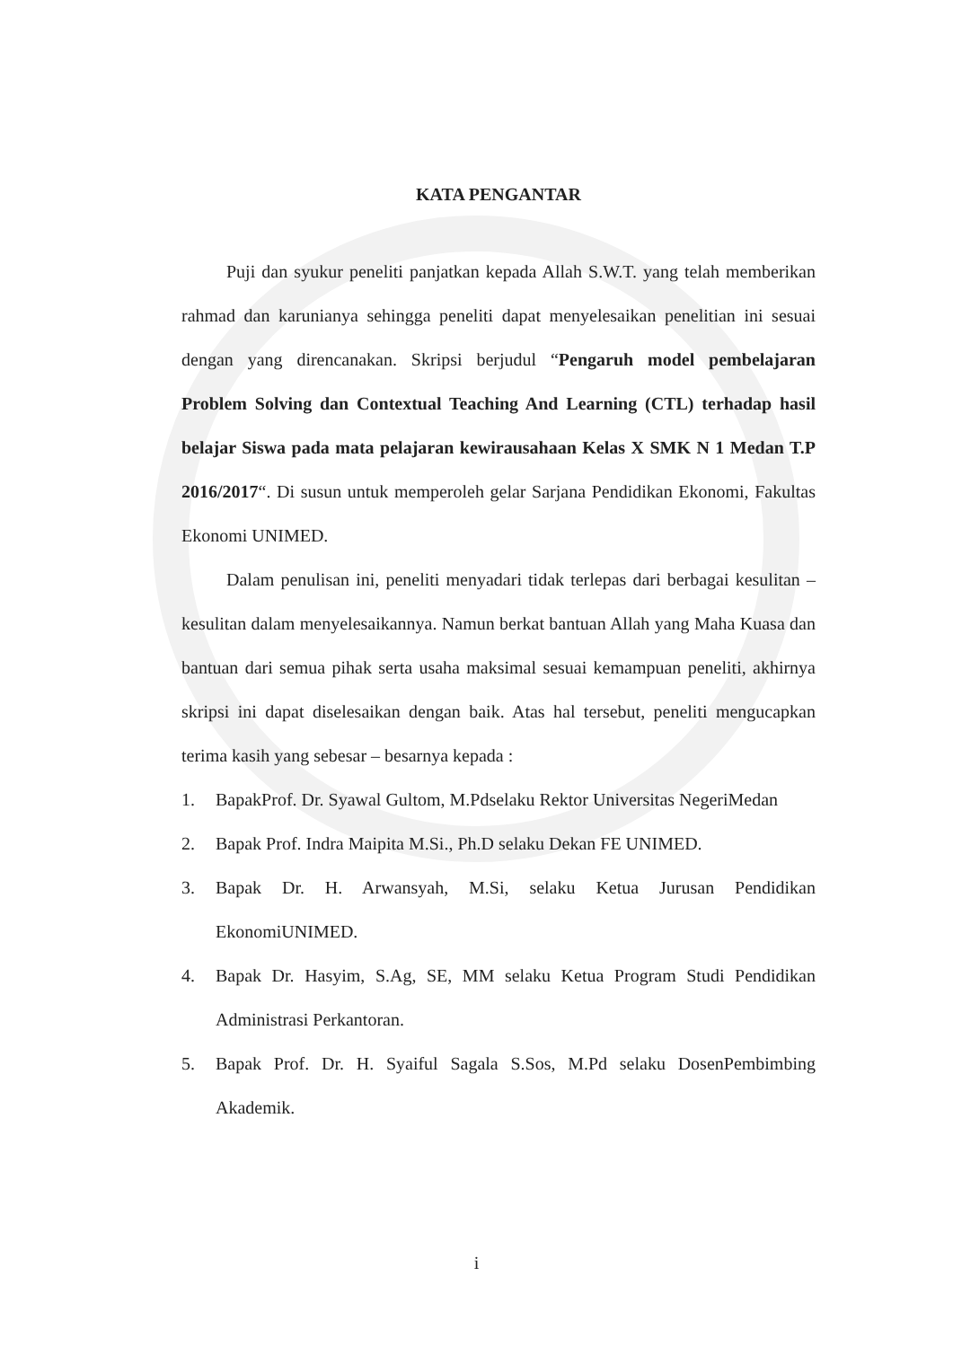KATA PENGANTAR
Puji dan syukur peneliti panjatkan kepada Allah S.W.T. yang telah memberikan rahmad dan karunianya sehingga peneliti dapat menyelesaikan penelitian ini sesuai dengan yang direncanakan. Skripsi berjudul “Pengaruh model pembelajaran Problem Solving dan Contextual Teaching And Learning (CTL) terhadap hasil belajar Siswa pada mata pelajaran kewirausahaan Kelas X SMK N 1 Medan T.P 2016/2017“. Di susun untuk memperoleh gelar Sarjana Pendidikan Ekonomi, Fakultas Ekonomi UNIMED.
Dalam penulisan ini, peneliti menyadari tidak terlepas dari berbagai kesulitan – kesulitan dalam menyelesaikannya. Namun berkat bantuan Allah yang Maha Kuasa dan bantuan dari semua pihak serta usaha maksimal sesuai kemampuan peneliti, akhirnya skripsi ini dapat diselesaikan dengan baik. Atas hal tersebut, peneliti mengucapkan terima kasih yang sebesar – besarnya kepada :
1. BapakProf. Dr. Syawal Gultom, M.Pdselaku Rektor Universitas NegeriMedan
2. Bapak Prof. Indra Maipita M.Si., Ph.D selaku Dekan FE UNIMED.
3. Bapak Dr. H. Arwansyah, M.Si, selaku Ketua Jurusan Pendidikan EkonomiUNIMED.
4. Bapak Dr. Hasyim, S.Ag, SE, MM selaku Ketua Program Studi Pendidikan Administrasi Perkantoran.
5. Bapak Prof. Dr. H. Syaiful Sagala S.Sos, M.Pd selaku DosenPembimbing Akademik.
i